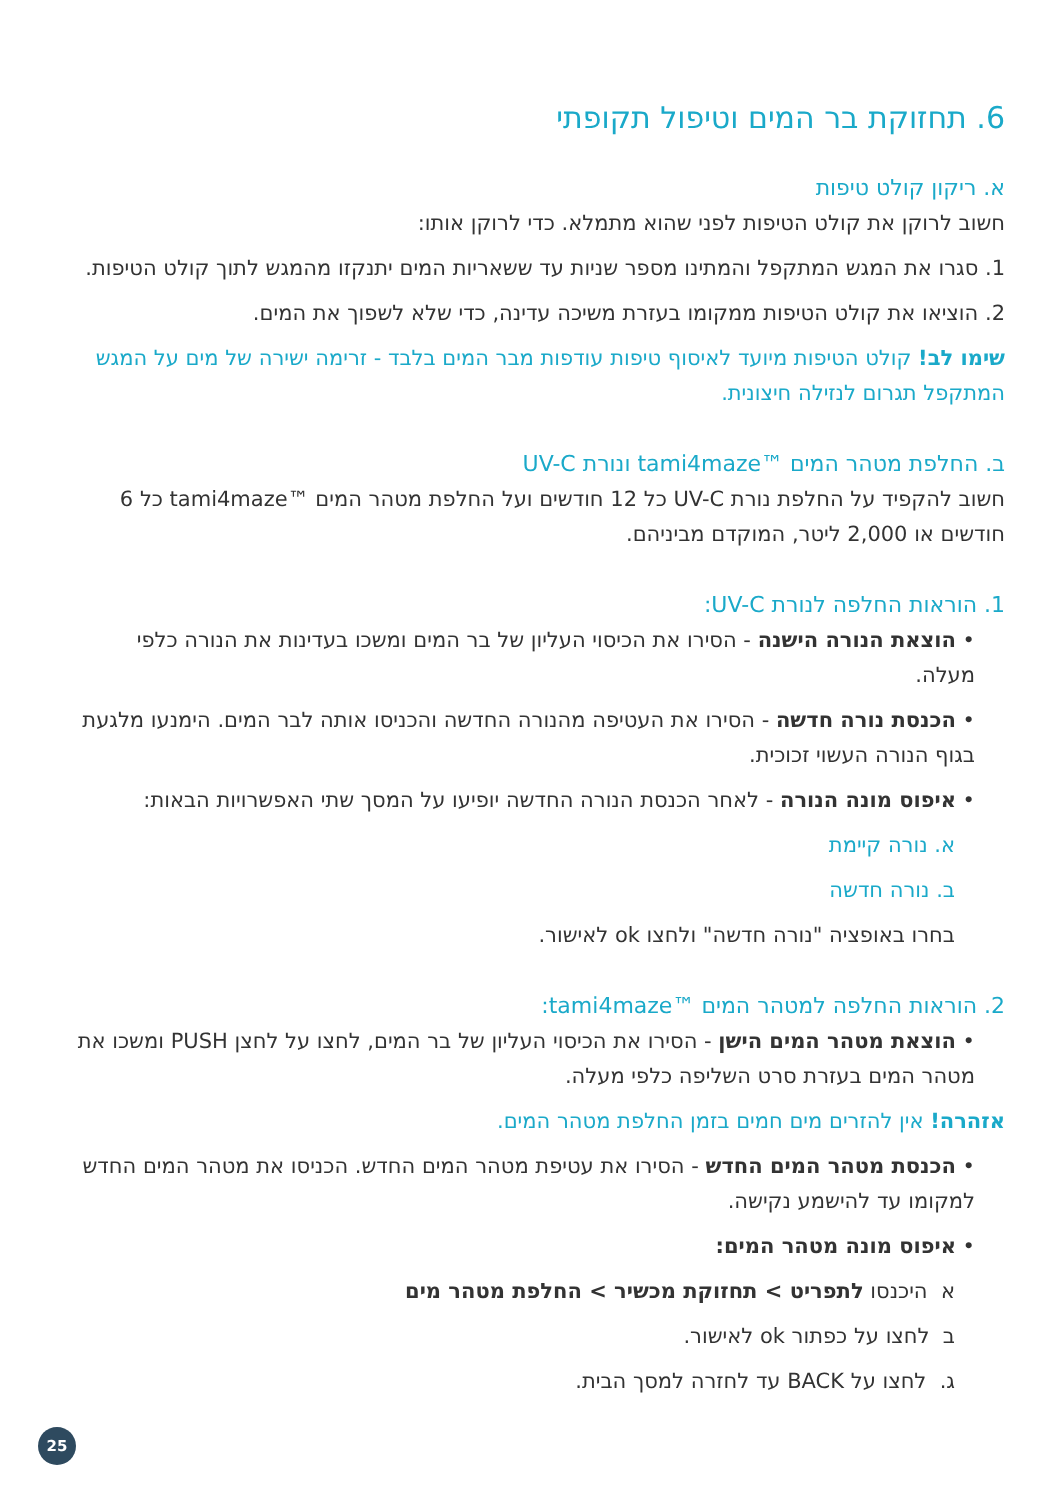6. תחזוקת בר המים וטיפול תקופתי
א. ריקון קולט טיפות
חשוב לרוקן את קולט הטיפות לפני שהוא מתמלא. כדי לרוקן אותו:
1. סגרו את המגש המתקפל והמתינו מספר שניות עד ששאריות המים יתנקזו מהמגש לתוך קולט הטיפות.
2. הוציאו את קולט הטיפות ממקומו בעזרת משיכה עדינה, כדי שלא לשפוך את המים.
שימו לב! קולט הטיפות מיועד לאיסוף טיפות עודפות מבר המים בלבד - זרימה ישירה של מים על המגש המתקפל תגרום לנזילה חיצונית.
ב. החלפת מטהר המים ™tami4maze ונורת UV-C
חשוב להקפיד על החלפת נורת UV-C כל 12 חודשים ועל החלפת מטהר המים ™tami4maze כל 6 חודשים או 2,000 ליטר, המוקדם מביניהם.
1. הוראות החלפה לנורת UV-C:
• הוצאת הנורה הישנה - הסירו את הכיסוי העליון של בר המים ומשכו בעדינות את הנורה כלפי מעלה.
• הכנסת נורה חדשה - הסירו את העטיפה מהנורה החדשה והכניסו אותה לבר המים. הימנעו מלגעת בגוף הנורה העשוי זכוכית.
• איפוס מונה הנורה - לאחר הכנסת הנורה החדשה יופיעו על המסך שתי האפשרויות הבאות:
א. נורה קיימת
ב. נורה חדשה
בחרו באופציה "נורה חדשה" ולחצו ok לאישור.
2. הוראות החלפה למטהר המים ™tami4maze:
• הוצאת מטהר המים הישן - הסירו את הכיסוי העליון של בר המים, לחצו על לחצן PUSH ומשכו את מטהר המים בעזרת סרט השליפה כלפי מעלה.
אזהרה! אין להזרים מים חמים בזמן החלפת מטהר המים.
• הכנסת מטהר המים החדש - הסירו את עטיפת מטהר המים החדש. הכניסו את מטהר המים החדש למקומו עד להישמע נקישה.
• איפוס מונה מטהר המים:
א היכנסו לתפריט > תחזוקת מכשיר > החלפת מטהר מים
ב לחצו על כפתור ok לאישור.
ג. לחצו על BACK עד לחזרה למסך הבית.
25